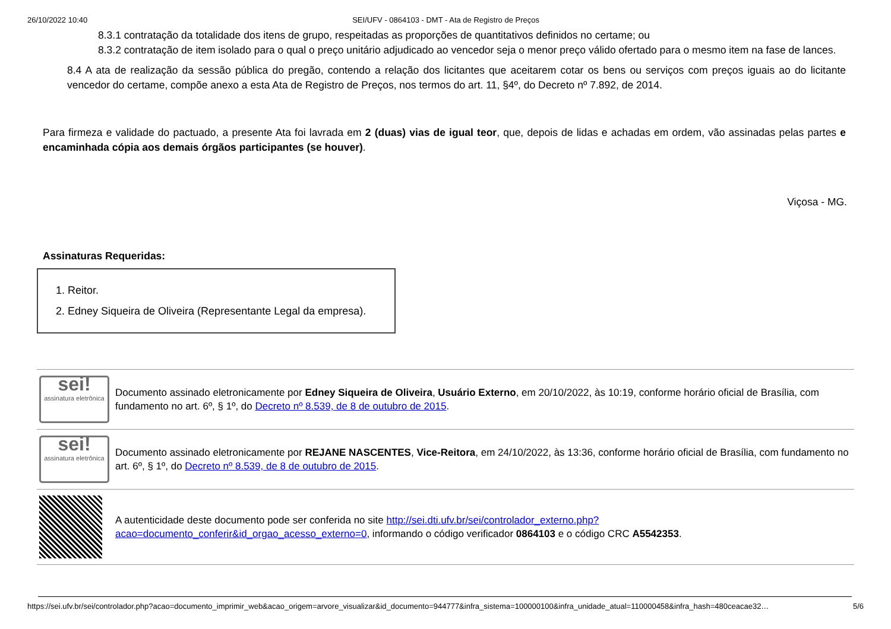26/10/2022 10:40 SEI/UFV - 0864103 - DMT - Ata de Registro de Preços
8.3.1 contratação da totalidade dos itens de grupo, respeitadas as proporções de quantitativos definidos no certame; ou
8.3.2 contratação de item isolado para o qual o preço unitário adjudicado ao vencedor seja o menor preço válido ofertado para o mesmo item na fase de lances.
8.4 A ata de realização da sessão pública do pregão, contendo a relação dos licitantes que aceitarem cotar os bens ou serviços com preços iguais ao do licitante vencedor do certame, compõe anexo a esta Ata de Registro de Preços, nos termos do art. 11, §4º, do Decreto nº 7.892, de 2014.
Para firmeza e validade do pactuado, a presente Ata foi lavrada em 2 (duas) vias de igual teor, que, depois de lidas e achadas em ordem, vão assinadas pelas partes e encaminhada cópia aos demais órgãos participantes (se houver).
Viçosa - MG.
Assinaturas Requeridas:
1. Reitor.
2. Edney Siqueira de Oliveira (Representante Legal da empresa).
| sei! assinatura eletrônica | Documento assinado eletronicamente por Edney Siqueira de Oliveira , Usuário Externo , em 20/10/2022, às 10:19, conforme horário oficial de Brasília, com fundamento no art. 6º, § 1º, do Decreto nº 8.539, de 8 de outubro de 2015 . |
| sei! assinatura eletrônica | Documento assinado eletronicamente por REJANE NASCENTES , Vice-Reitora , em 24/10/2022, às 13:36, conforme horário oficial de Brasília, com fundamento no art. 6º, § 1º, do Decreto nº 8.539, de 8 de outubro de 2015 . |
| | A autenticidade deste documento pode ser conferida no site http://sei.dti.ufv.br/sei/controlador_externo.php?acao=documento_conferir&id_orgao_acesso_externo=0 , informando o código verificador 0864103 e o código CRC A5542353 . |
https://sei.ufv.br/sei/controlador.php?acao=documento_imprimir_web&acao_origem=arvore_visualizar&id_documento=944777&infra_sistema=100000100&infra_unidade_atual=110000458&infra_hash=480ceacae32… 5/6